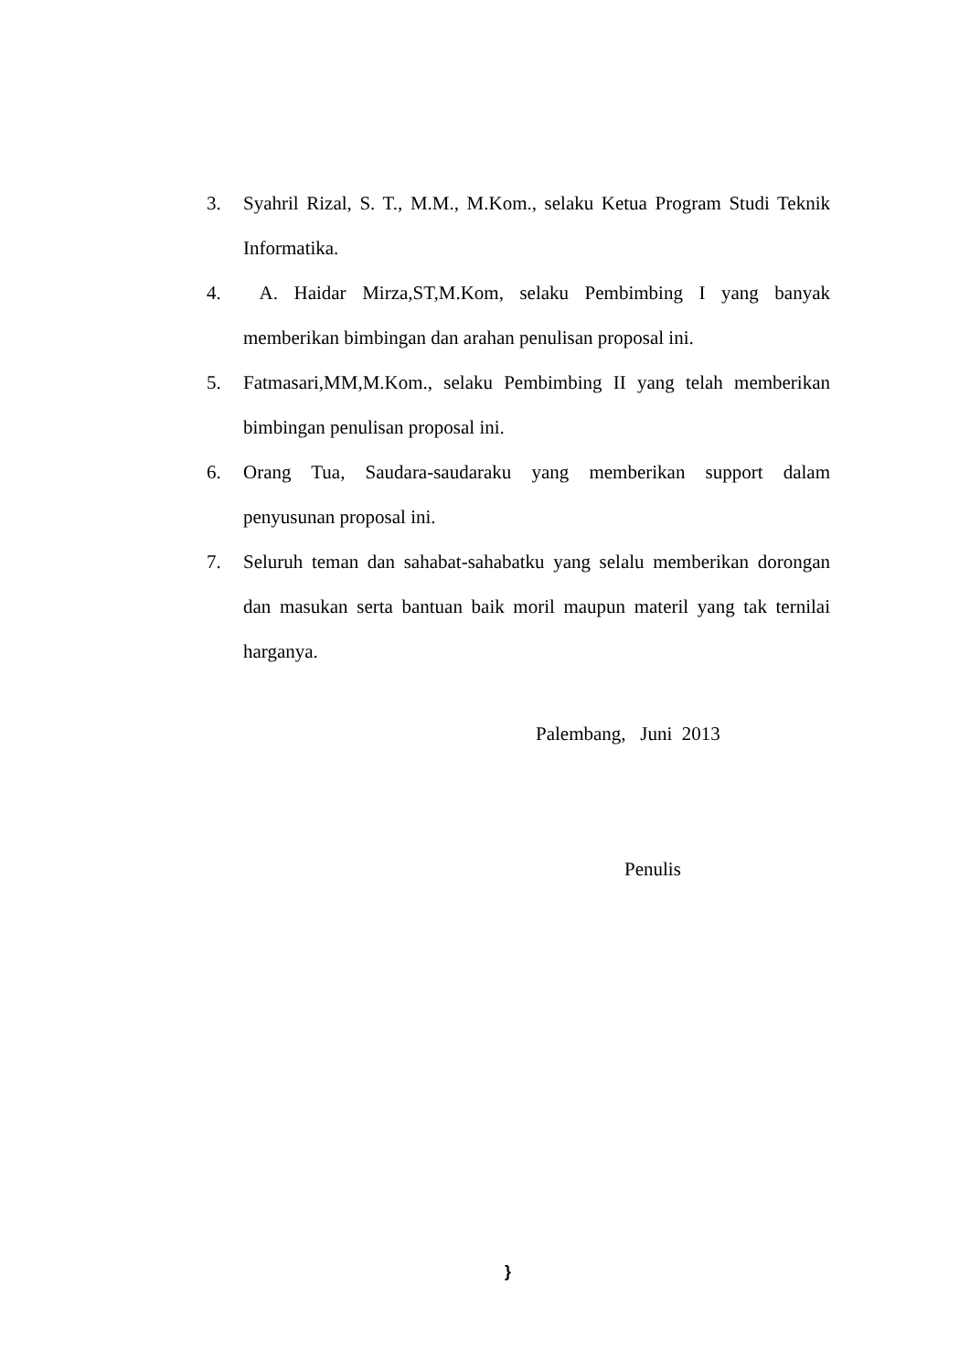3. Syahril Rizal, S. T., M.M., M.Kom., selaku Ketua Program Studi Teknik Informatika.
4. A. Haidar Mirza,ST,M.Kom, selaku Pembimbing I yang banyak memberikan bimbingan dan arahan penulisan proposal ini.
5. Fatmasari,MM,M.Kom., selaku Pembimbing II yang telah memberikan bimbingan penulisan proposal ini.
6. Orang Tua, Saudara-saudaraku yang memberikan support dalam penyusunan proposal ini.
7. Seluruh teman dan sahabat-sahabatku yang selalu memberikan dorongan dan masukan serta bantuan baik moril maupun materil yang tak ternilai harganya.
Palembang, Juni 2013
Penulis
}